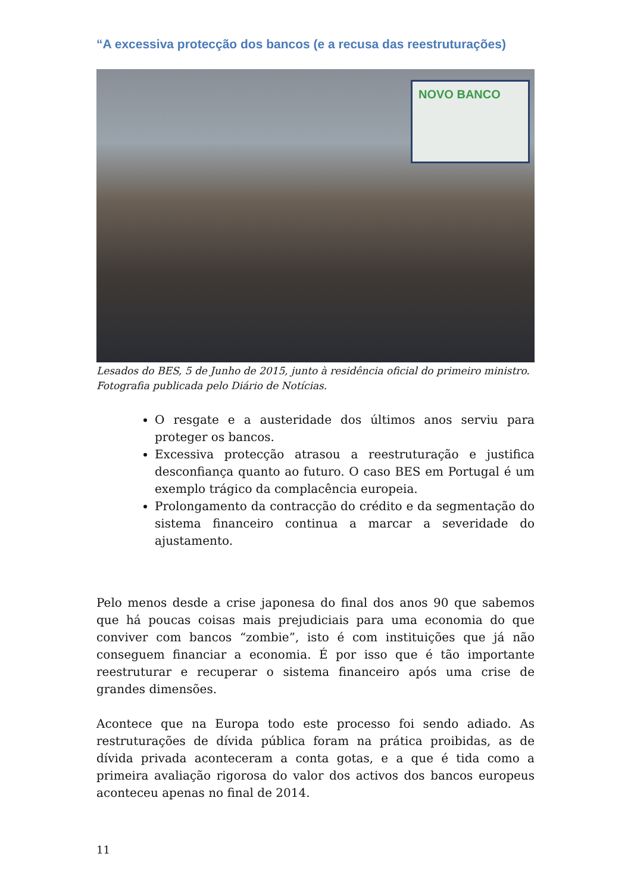“A excessiva protecção dos bancos (e a recusa das reestruturações)
NOVO BANCO
Lesados do BES, 5 de Junho de 2015, junto à residência oficial do primeiro ministro. Fotografia publicada pelo Diário de Notícias.
O resgate e a austeridade dos últimos anos serviu para proteger os bancos.
Excessiva protecção atrasou a reestruturação e justifica desconfiança quanto ao futuro. O caso BES em Portugal é um exemplo trágico da complacência europeia.
Prolongamento da contracção do crédito e da segmentação do sistema financeiro continua a marcar a severidade do ajustamento.
Pelo menos desde a crise japonesa do final dos anos 90 que sabemos que há poucas coisas mais prejudiciais para uma economia do que conviver com bancos “zombie”, isto é com instituições que já não conseguem financiar a economia. É por isso que é tão importante reestruturar e recuperar o sistema financeiro após uma crise de grandes dimensões.
Acontece que na Europa todo este processo foi sendo adiado. As restruturações de dívida pública foram na prática proibidas, as de dívida privada aconteceram a conta gotas, e a que é tida como a primeira avaliação rigorosa do valor dos activos dos bancos europeus aconteceu apenas no final de 2014.
11